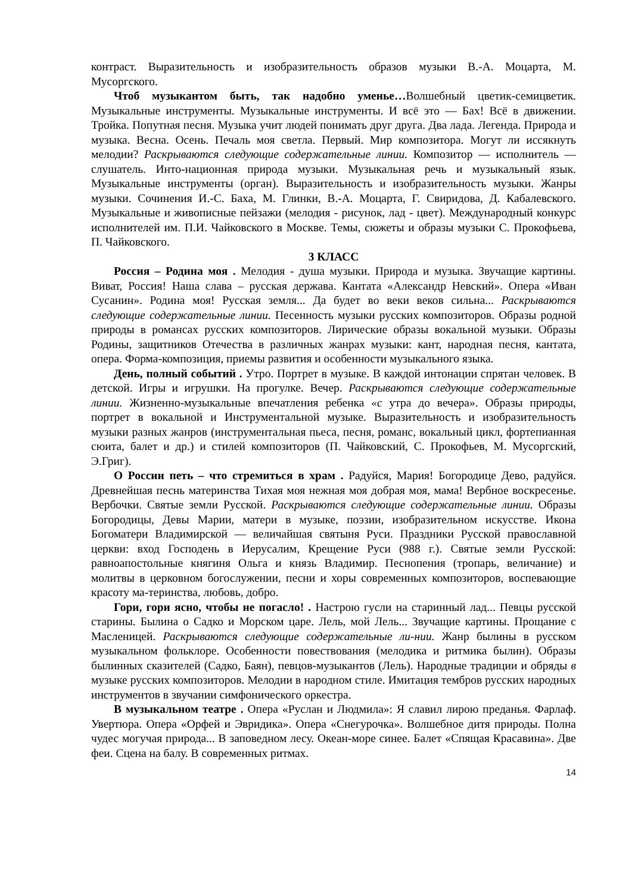контраст. Выразительность и изобразительность образов музыки В.-А. Моцарта, М. Мусоргского.
Чтоб музыкантом быть, так надобно уменье…Волшебный цветик-семицветик. Музыкальные инструменты. Музыкальные инструменты. И всё это — Бах! Всё в движении. Тройка. Попутная песня. Музыка учит людей понимать друг друга. Два лада. Легенда. Природа и музыка. Весна. Осень. Печаль моя светла. Первый. Мир композитора. Могут ли иссякнуть мелодии? Раскрываются следующие содержательные линии. Композитор — исполнитель — слушатель. Инто-национная природа музыки. Музыкальная речь и музыкальный язык. Музыкальные инструменты (орган). Выразительность и изобразительность музыки. Жанры музыки. Сочинения И.-С. Баха, М. Глинки, В.-А. Моцарта, Г. Свиридова, Д. Кабалевского. Музыкальные и живописные пейзажи (мелодия - рисунок, лад - цвет). Международный конкурс исполнителей им. П.И. Чайковского в Москве. Темы, сюжеты и образы музыки С. Прокофьева, П. Чайковского.
3 КЛАСС
Россия – Родина моя . Мелодия - душа музыки. Природа и музыка. Звучащие картины. Виват, Россия! Наша слава – русская держава. Кантата «Александр Невский». Опера «Иван Сусанин». Родина моя! Русская земля... Да будет во веки веков сильна... Раскрываются следующие содержательные линии. Песенность музыки русских композиторов. Образы родной природы в романсах русских композиторов. Лирические образы вокальной музыки. Образы Родины, защитников Отечества в различных жанрах музыки: кант, народная песня, кантата, опера. Форма-композиция, приемы развития и особенности музыкального языка.
День, полный событий . Утро. Портрет в музыке. В каждой интонации спрятан человек. В детской. Игры и игрушки. На прогулке. Вечер. Раскрываются следующие содержательные линии. Жизненно-музыкальные впечатления ребенка «с утра до вечера». Образы природы, портрет в вокальной и Инструментальной музыке. Выразительность и изобразительность музыки разных жанров (инструментальная пьеса, песня, романс, вокальный цикл, фортепианная сюита, балет и др.) и стилей композиторов (П. Чайковский, С. Прокофьев, М. Мусоргский, Э.Григ).
О России петь – что стремиться в храм . Радуйся, Мария! Богородице Дево, радуйся. Древнейшая песнь материнства Тихая моя нежная моя добрая моя, мама! Вербное воскресенье. Вербочки. Святые земли Русской. Раскрываются следующие содержательные линии. Образы Богородицы, Девы Марии, матери в музыке, поэзии, изобразительном искусстве. Икона Богоматери Владимирской — величайшая святыня Руси. Праздники Русской православной церкви: вход Господень в Иерусалим, Крещение Руси (988 г.). Святые земли Русской: равноапостольные княгиня Ольга и князь Владимир. Песнопения (тропарь, величание) и молитвы в церковном богослужении, песни и хоры современных композиторов, воспевающие красоту ма-теринства, любовь, добро.
Гори, гори ясно, чтобы не погасло! . Настрою гусли на старинный лад... Певцы русской старины. Былина о Садко и Морском царе. Лель, мой Лель... Звучащие картины. Прощание с Масленицей. Раскрываются следующие содержательные ли-нии. Жанр былины в русском музыкальном фольклоре. Особенности повествования (мелодика и ритмика былин). Образы былинных сказителей (Садко, Баян), певцов-музыкантов (Лель). Народные традиции и обряды в музыке русских композиторов. Мелодии в народном стиле. Имитация тембров русских народных инструментов в звучании симфонического оркестра.
В музыкальном театре . Опера «Руслан и Людмила»: Я славил лирою преданья. Фарлаф. Увертюра. Опера «Орфей и Эвридика». Опера «Снегурочка». Волшебное дитя природы. Полна чудес могучая природа... В заповедном лесу. Океан-море синее. Балет «Спящая Красавина». Две феи. Сцена на балу. В современных ритмах.
14